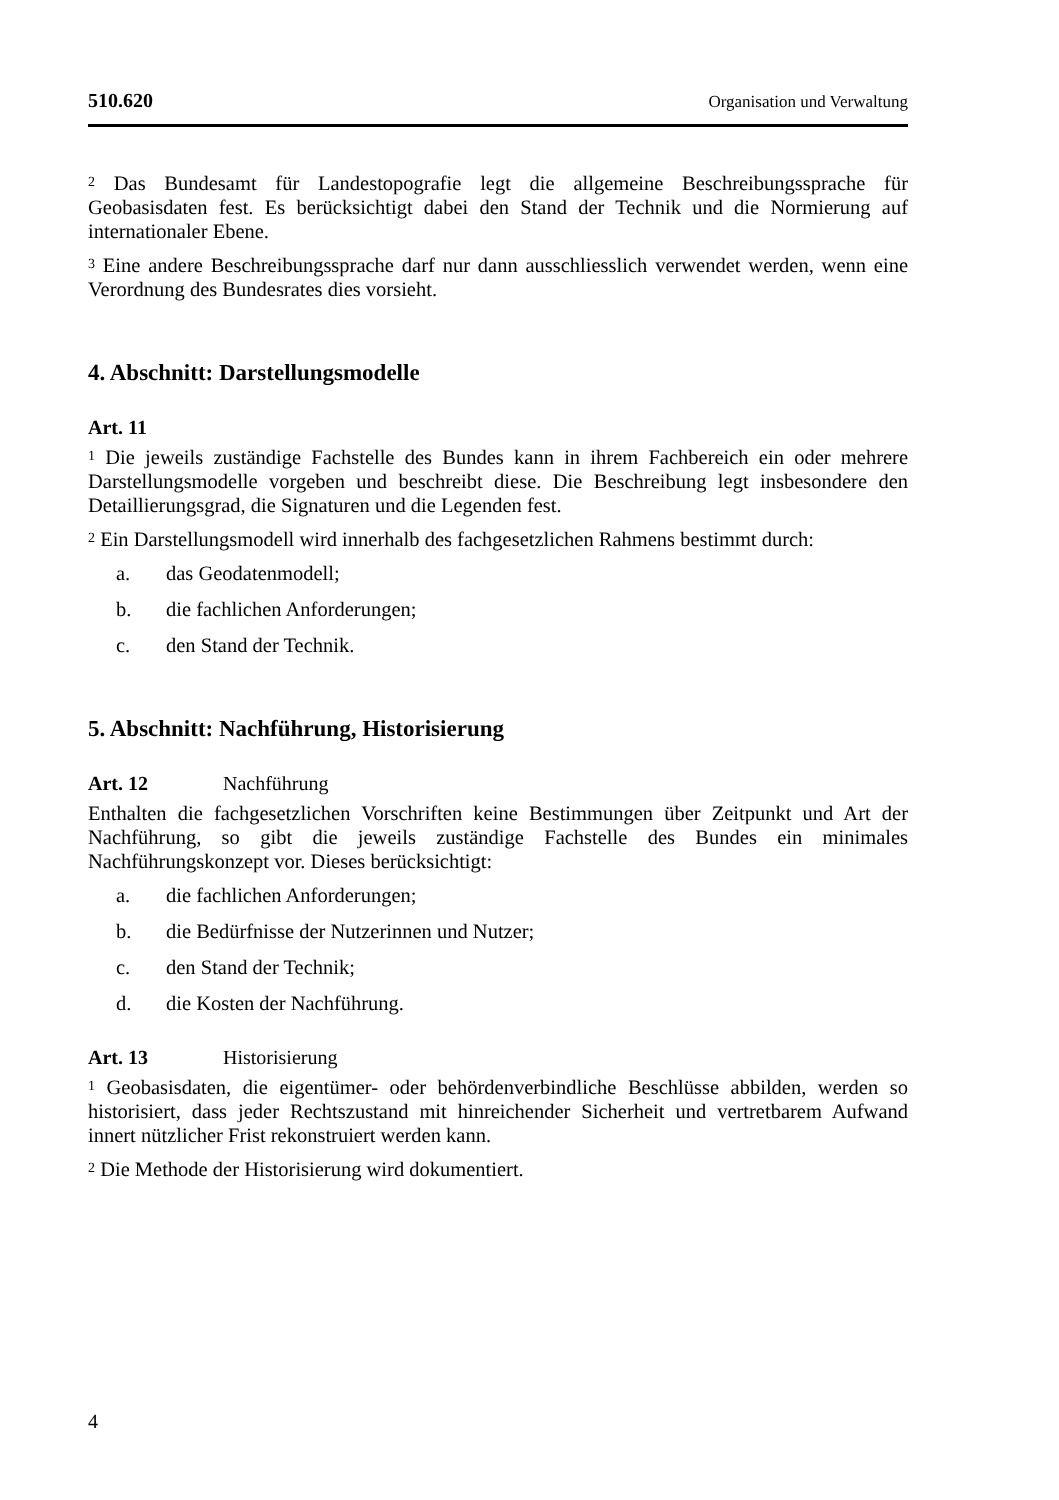510.620 Organisation und Verwaltung
<sup>2</sup> Das Bundesamt für Landestopografie legt die allgemeine Beschreibungssprache für Geobasisdaten fest. Es berücksichtigt dabei den Stand der Technik und die Normierung auf internationaler Ebene.
<sup>3</sup> Eine andere Beschreibungssprache darf nur dann ausschliesslich verwendet werden, wenn eine Verordnung des Bundesrates dies vorsieht.
4. Abschnitt: Darstellungsmodelle
Art. 11
<sup>1</sup> Die jeweils zuständige Fachstelle des Bundes kann in ihrem Fachbereich ein oder mehrere Darstellungsmodelle vorgeben und beschreibt diese. Die Beschreibung legt insbesondere den Detaillierungsgrad, die Signaturen und die Legenden fest.
<sup>2</sup> Ein Darstellungsmodell wird innerhalb des fachgesetzlichen Rahmens bestimmt durch:
a. das Geodatenmodell;
b. die fachlichen Anforderungen;
c. den Stand der Technik.
5. Abschnitt: Nachführung, Historisierung
Art. 12 Nachführung
Enthalten die fachgesetzlichen Vorschriften keine Bestimmungen über Zeitpunkt und Art der Nachführung, so gibt die jeweils zuständige Fachstelle des Bundes ein minimales Nachführungskonzept vor. Dieses berücksichtigt:
a. die fachlichen Anforderungen;
b. die Bedürfnisse der Nutzerinnen und Nutzer;
c. den Stand der Technik;
d. die Kosten der Nachführung.
Art. 13 Historisierung
<sup>1</sup> Geobasisdaten, die eigentümer- oder behördenverbindliche Beschlüsse abbilden, werden so historisiert, dass jeder Rechtszustand mit hinreichender Sicherheit und vertretbarem Aufwand innert nützlicher Frist rekonstruiert werden kann.
<sup>2</sup> Die Methode der Historisierung wird dokumentiert.
4